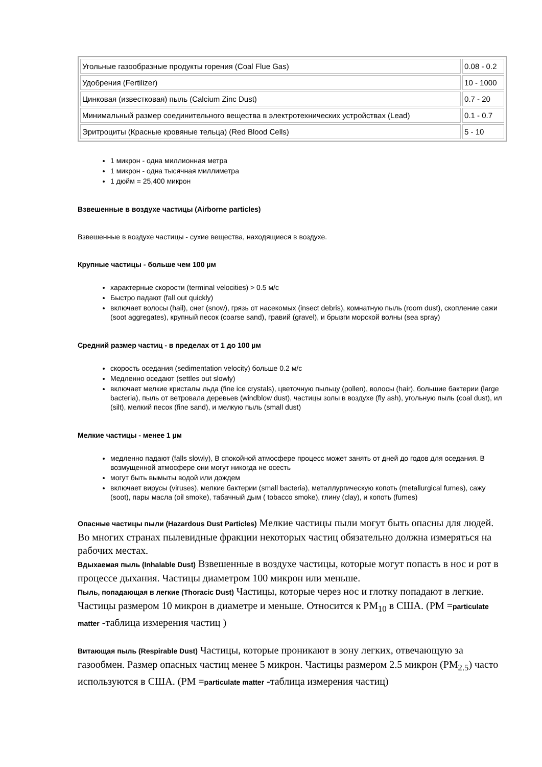| Угольные газообразные продукты горения (Coal Flue Gas) | 0.08 - 0.2 |
| Удобрения (Fertilizer) | 10 - 1000 |
| Цинковая (известковая) пыль (Calcium Zinc Dust) | 0.7 - 20 |
| Минимальный размер соединительного вещества в электротехнических устройствах (Lead) | 0.1 - 0.7 |
| Эритроциты (Красные кровяные тельца) (Red Blood Cells) | 5 - 10 |
1 микрон - одна миллионная метра
1 микрон - одна тысячная миллиметра
1 дюйм = 25,400 микрон
Взвешенные в воздухе частицы (Airborne particles)
Взвешенные в воздухе частицы - сухие вещества, находящиеся в воздухе.
Крупные частицы - больше чем 100 µм
характерные скорости (terminal velocities) > 0.5 м/с
Быстро падают (fall out quickly)
включает волосы (hail), снег (snow), грязь от насекомых (insect debris), комнатную пыль (room dust), скопление сажи (soot aggregates), крупный песок (coarse sand), гравий (gravel), и брызги морской волны (sea spray)
Средний размер частиц - в пределах от 1 до 100 µм
скорость оседания (sedimentation velocity) больше 0.2 м/с
Медленно оседают (settles out slowly)
включает мелкие кристалы льда (fine ice crystals), цветочную пыльцу (pollen), волосы (hair), большие бактерии (large bacteria), пыль от ветровала деревьев (windblow dust), частицы золы в воздухе (fly ash), угольную пыль (coal dust), ил (silt), мелкий песок (fine sand), и мелкую пыль (small dust)
Мелкие частицы - менее 1 µм
медленно падают (falls slowly), В спокойной атмосфере процесс может занять от дней до годов для оседания. В возмущенной атмосфере они могут никогда не осесть
могут быть вымыты водой или дождем
включает вирусы (viruses), мелкие бактерии (small bacteria), металлургическую копоть (metallurgical fumes), сажу (soot), пары масла (oil smoke), табачный дым ( tobacco smoke), глину (clay), и копоть (fumes)
Опасные частицы пыли (Hazardous Dust Particles) Мелкие частицы пыли могут быть опасны для людей. Во многих странах пылевидные фракции некоторых частиц обязательно должна измеряться на рабочих местах.
Вдыхаемая пыль (Inhalable Dust) Взвешенные в воздухе частицы, которые могут попасть в нос и рот в процессе дыхания. Частицы диаметром 100 микрон или меньше.
Пыль, попадающая в легкие (Thoracic Dust) Частицы, которые через нос и глотку попадают в легкие. Частицы размером 10 микрон в диаметре и меньше. Относится к PM<sub>10</sub> в США. (PM =particulate matter -таблица измерения частиц )
Витающая пыль (Respirable Dust) Частицы, которые проникают в зону легких, отвечающую за газообмен. Размер опасных частиц менее 5 микрон. Частицы размером 2.5 микрон (PM<sub>2.5</sub>) часто используются в США. (PM =particulate matter -таблица измерения частиц)